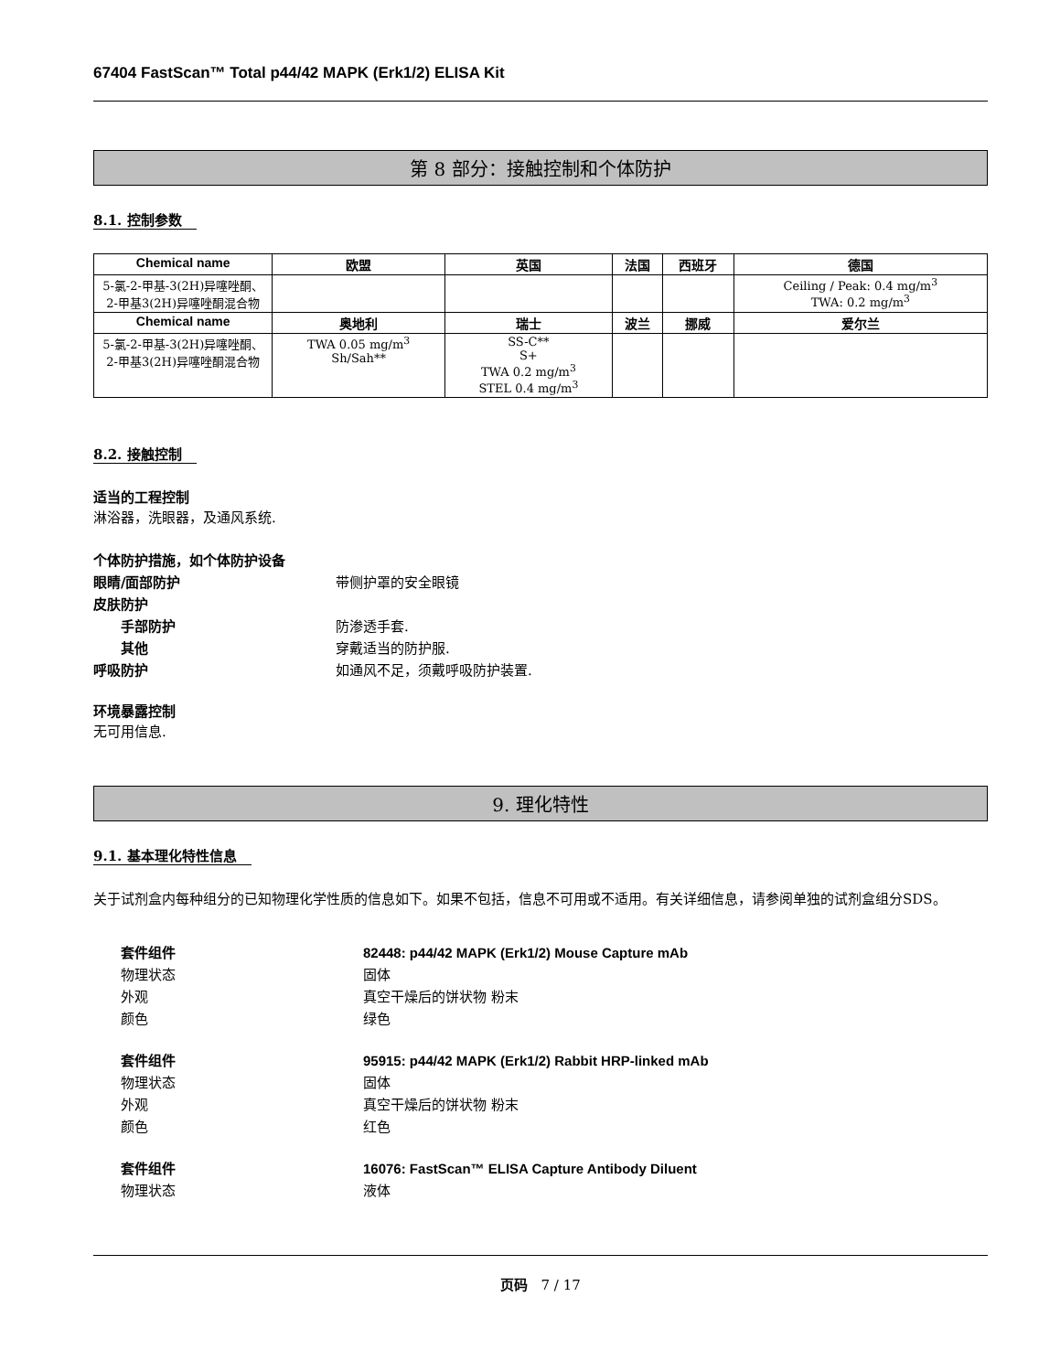67404 FastScan™ Total p44/42 MAPK (Erk1/2) ELISA Kit
第 8 部分：接触控制和个体防护
8.1. 控制参数
| Chemical name | 欧盟 | 英国 | 法国 | 西班牙 | 德国 |
| --- | --- | --- | --- | --- | --- |
| 5-氯-2-甲基-3(2H)异噻唑酮、2-甲基3(2H)异噻唑酮混合物 | | | | | Ceiling / Peak: 0.4 mg/m<sup>3</sup> TWA: 0.2 mg/m<sup>3</sup> |
| Chemical name | 奥地利 | 瑞士 | 波兰 | 挪威 | 爱尔兰 |
| 5-氯-2-甲基-3(2H)异噻唑酮、2-甲基3(2H)异噻唑酮混合物 | TWA 0.05 mg/m<sup>3</sup> Sh/Sah** | SS-C** S+ TWA 0.2 mg/m<sup>3</sup> STEL 0.4 mg/m<sup>3</sup> | | | |
8.2. 接触控制
适当的工程控制
淋浴器，洗眼器，及通风系统.
个体防护措施，如个体防护设备
眼睛/面部防护 带侧护罩的安全眼镜
皮肤防护
手部防护 防渗透手套.
其他 穿戴适当的防护服.
呼吸防护 如通风不足，须戴呼吸防护装置.
环境暴露控制
无可用信息.
9. 理化特性
9.1. 基本理化特性信息
关于试剂盒内每种组分的已知物理化学性质的信息如下。如果不包括，信息不可用或不适用。有关详细信息，请参阅单独的试剂盒组分SDS。
套件组件 82448: p44/42 MAPK (Erk1/2) Mouse Capture mAb
物理状态 固体
外观 真空干燥后的饼状物 粉末
颜色 绿色
套件组件 95915: p44/42 MAPK (Erk1/2) Rabbit HRP-linked mAb
物理状态 固体
外观 真空干燥后的饼状物 粉末
颜色 红色
套件组件 16076: FastScan™ ELISA Capture Antibody Diluent
物理状态 液体
页码 7 / 17